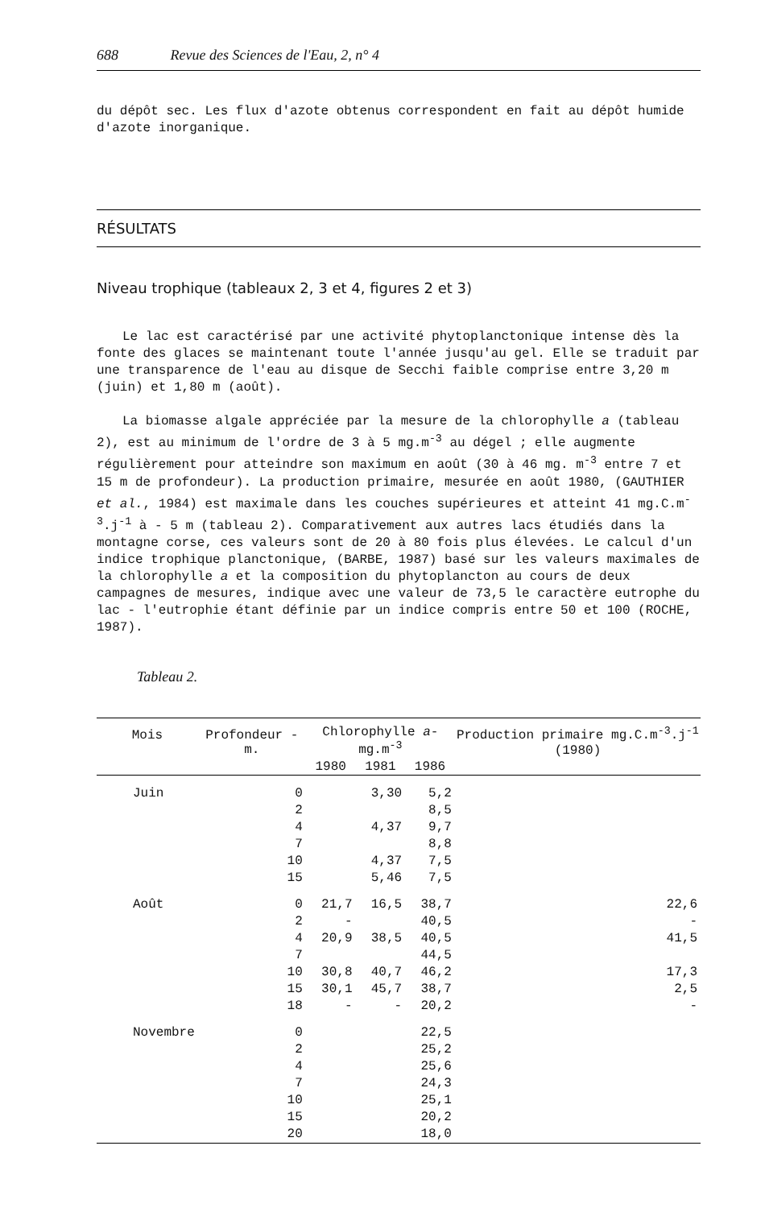688 Revue des Sciences de l'Eau, 2, n° 4
du dépôt sec. Les flux d'azote obtenus correspondent en fait au dépôt humide d'azote inorganique.
RÉSULTATS
Niveau trophique (tableaux 2, 3 et 4, figures 2 et 3)
Le lac est caractérisé par une activité phytoplanctonique intense dès la fonte des glaces se maintenant toute l'année jusqu'au gel. Elle se traduit par une transparence de l'eau au disque de Secchi faible comprise entre 3,20 m (juin) et 1,80 m (août).
La biomasse algale appréciée par la mesure de la chlorophylle a (tableau 2), est au minimum de l'ordre de 3 à 5 mg.m<sup>-3</sup> au dégel ; elle augmente régulièrement pour atteindre son maximum en août (30 à 46 mg. m<sup>-3</sup> entre 7 et 15 m de profondeur). La production primaire, mesurée en août 1980, (GAUTHIER et al., 1984) est maximale dans les couches supérieures et atteint 41 mg.C.m<sup>-3</sup>.j<sup>-1</sup> à - 5 m (tableau 2). Comparativement aux autres lacs étudiés dans la montagne corse, ces valeurs sont de 20 à 80 fois plus élevées. Le calcul d'un indice trophique planctonique, (BARBE, 1987) basé sur les valeurs maximales de la chlorophylle a et la composition du phytoplancton au cours de deux campagnes de mesures, indique avec une valeur de 73,5 le caractère eutrophe du lac - l'eutrophie étant définie par un indice compris entre 50 et 100 (ROCHE, 1987).
Tableau 2.
| Mois | Profondeur - m. | Chlorophylle a -mg.m<sup>-3</sup> | | | Production primaire mg.C.m<sup>-3</sup>.j<sup>-1</sup> (1980) |
| --- | --- | --- | --- | --- | --- |
| | | 1980 | 1981 | 1986 | |
| Juin | 0 | | 3,30 | 5,2 | |
| | 2 | | | 8,5 | |
| | 4 | | 4,37 | 9,7 | |
| | 7 | | | 8,8 | |
| | 10 | | 4,37 | 7,5 | |
| | 15 | | 5,46 | 7,5 | |
| Août | 0 | 21,7 | 16,5 | 38,7 | 22,6 |
| | 2 | - | | 40,5 | - |
| | 4 | 20,9 | 38,5 | 40,5 | 41,5 |
| | 7 | | | 44,5 | |
| | 10 | 30,8 | 40,7 | 46,2 | 17,3 |
| | 15 | 30,1 | 45,7 | 38,7 | 2,5 |
| | 18 | - | - | 20,2 | - |
| Novembre | 0 | | | 22,5 | |
| | 2 | | | 25,2 | |
| | 4 | | | 25,6 | |
| | 7 | | | 24,3 | |
| | 10 | | | 25,1 | |
| | 15 | | | 20,2 | |
| | 20 | | | 18,0 | |